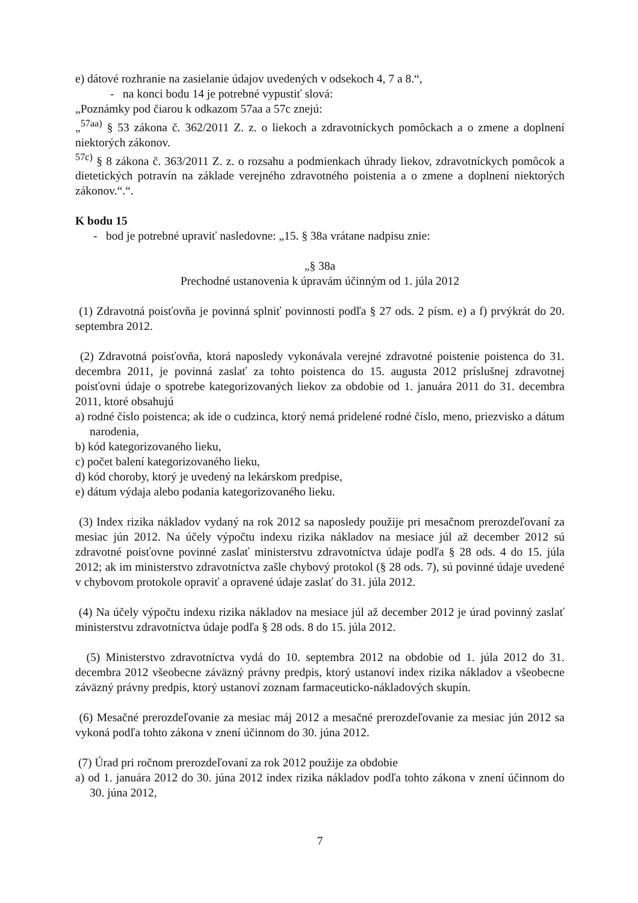e) dátové rozhranie na zasielanie údajov uvedených v odsekoch 4, 7 a 8.“,
- na konci bodu 14 je potrebné vypustiť slová:
„Poznámky pod čiarou k odkazom 57aa a 57c znejú:
„<sup>57aa)</sup> § 53 zákona č. 362/2011 Z. z. o liekoch a zdravotníckych pomôckach a o zmene a doplnení niektorých zákonov.
<sup>57c)</sup> § 8 zákona č. 363/2011 Z. z. o rozsahu a podmienkach úhrady liekov, zdravotníckych pomôcok a dietetických potravín na základe verejného zdravotného poistenia a o zmene a doplnení niektorých zákonov.“.“.
K bodu 15
- bod je potrebné upraviť nasledovne: „15. § 38a vrátane nadpisu znie:
„§ 38a
Prechodné ustanovenia k úpravám účinným od 1. júla 2012
(1) Zdravotná poisťovňa je povinná splniť povinnosti podľa § 27 ods. 2 písm. e) a f) prvýkrát do 20. septembra 2012.
(2) Zdravotná poisťovňa, ktorá naposledy vykonávala verejné zdravotné poistenie poistenca do 31. decembra 2011, je povinná zaslať za tohto poistenca do 15. augusta 2012 príslušnej zdravotnej poisťovni údaje o spotrebe kategorizovaných liekov za obdobie od 1. januára 2011 do 31. decembra 2011, ktoré obsahujú
a) rodné číslo poistenca; ak ide o cudzinca, ktorý nemá pridelené rodné číslo, meno, priezvisko a dátum narodenia,
b) kód kategorizovaného lieku,
c) počet balení kategorizovaného lieku,
d) kód choroby, ktorý je uvedený na lekárskom predpise,
e) dátum výdaja alebo podania kategorizovaného lieku.
(3) Index rizika nákladov vydaný na rok 2012 sa naposledy použije pri mesačnom prerozdeľovaní za mesiac jún 2012. Na účely výpočtu indexu rizika nákladov na mesiace júl až december 2012 sú zdravotné poisťovne povinné zaslať ministerstvu zdravotníctva údaje podľa § 28 ods. 4 do 15. júla 2012; ak im ministerstvo zdravotníctva zašle chybový protokol (§ 28 ods. 7), sú povinné údaje uvedené v chybovom protokole opraviť a opravené údaje zaslať do 31. júla 2012.
(4) Na účely výpočtu indexu rizika nákladov na mesiace júl až december 2012 je úrad povinný zaslať ministerstvu zdravotníctva údaje podľa § 28 ods. 8 do 15. júla 2012.
(5) Ministerstvo zdravotníctva vydá do 10. septembra 2012 na obdobie od 1. júla 2012 do 31. decembra 2012 všeobecne záväzný právny predpis, ktorý ustanoví index rizika nákladov a všeobecne záväzný právny predpis, ktorý ustanoví zoznam farmaceuticko-nákladových skupín.
(6) Mesačné prerozdeľovanie za mesiac máj 2012 a mesačné prerozdeľovanie za mesiac jún 2012 sa vykoná podľa tohto zákona v znení účinnom do 30. júna 2012.
(7) Úrad pri ročnom prerozdeľovaní za rok 2012 použije za obdobie
a) od 1. januára 2012 do 30. júna 2012 index rizika nákladov podľa tohto zákona v znení účinnom do 30. júna 2012,
7